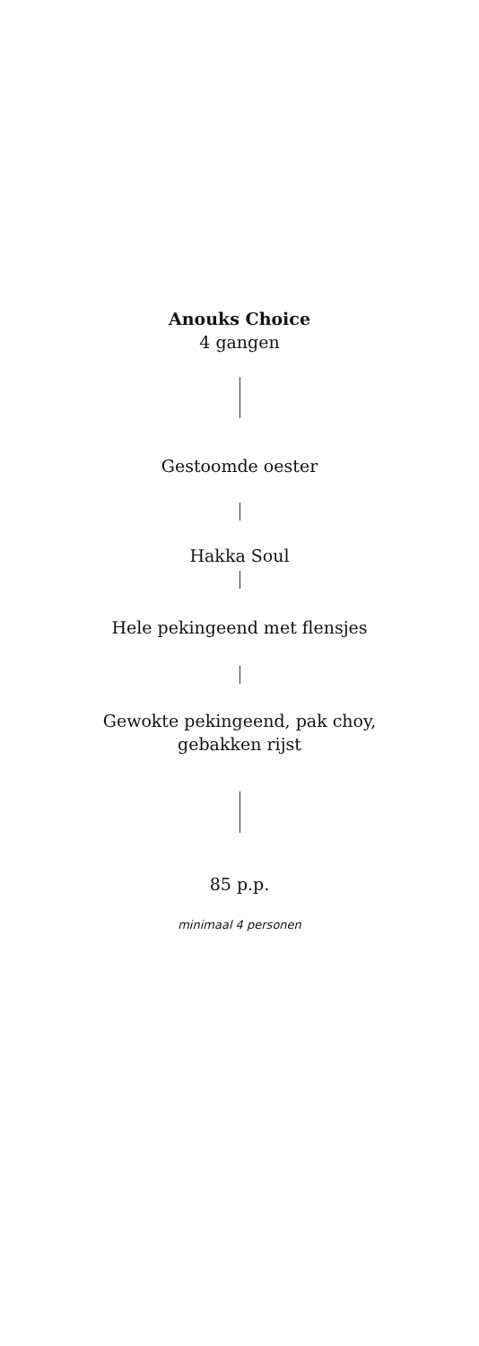Anouks Choice
4 gangen
Gestoomde oester
Hakka Soul
Hele pekingeend met flensjes
Gewokte pekingeend, pak choy,
gebakken rijst
85 p.p.
minimaal 4 personen